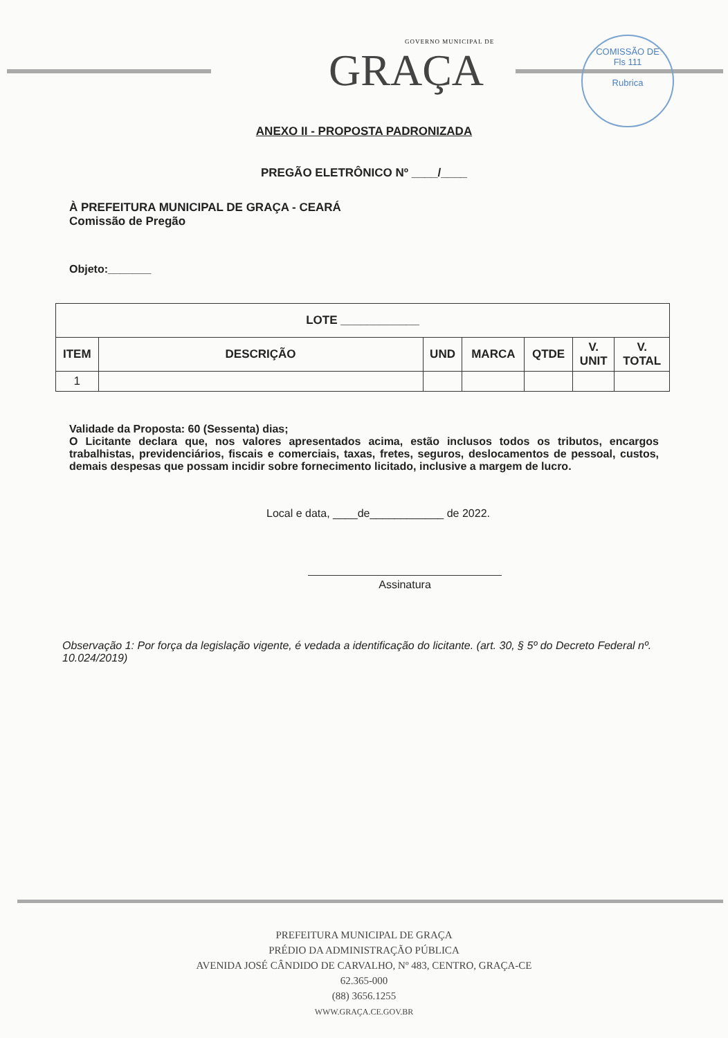GOVERNO MUNICIPAL DE
GRAÇA
COMISSÃO DE
Fls 111
Rubrica
ANEXO II - PROPOSTA PADRONIZADA
PREGÃO ELETRÔNICO Nº ____/____
À PREFEITURA MUNICIPAL DE GRAÇA - CEARÁ
Comissão de Pregão
Objeto:_______
| LOTE ____________ | | | | | | |
| --- | --- | --- | --- | --- | --- | --- |
| ITEM | DESCRIÇÃO | UND | MARCA | QTDE | V. UNIT | V. TOTAL |
| 1 | | | | | | |
Validade da Proposta: 60 (Sessenta) dias;
O Licitante declara que, nos valores apresentados acima, estão inclusos todos os tributos, encargos trabalhistas, previdenciários, fiscais e comerciais, taxas, fretes, seguros, deslocamentos de pessoal, custos, demais despesas que possam incidir sobre fornecimento licitado, inclusive a margem de lucro.
Local e data, ____de____________ de 2022.
Assinatura
Observação 1: Por força da legislação vigente, é vedada a identificação do licitante. (art. 30, § 5º do Decreto Federal nº. 10.024/2019)
PREFEITURA MUNICIPAL DE GRAÇA
PRÉDIO DA ADMINISTRAÇÃO PÚBLICA
AVENIDA JOSÉ CÂNDIDO DE CARVALHO, Nº 483, CENTRO, GRAÇA-CE
62.365-000
(88) 3656.1255
WWW.GRAÇA.CE.GOV.BR